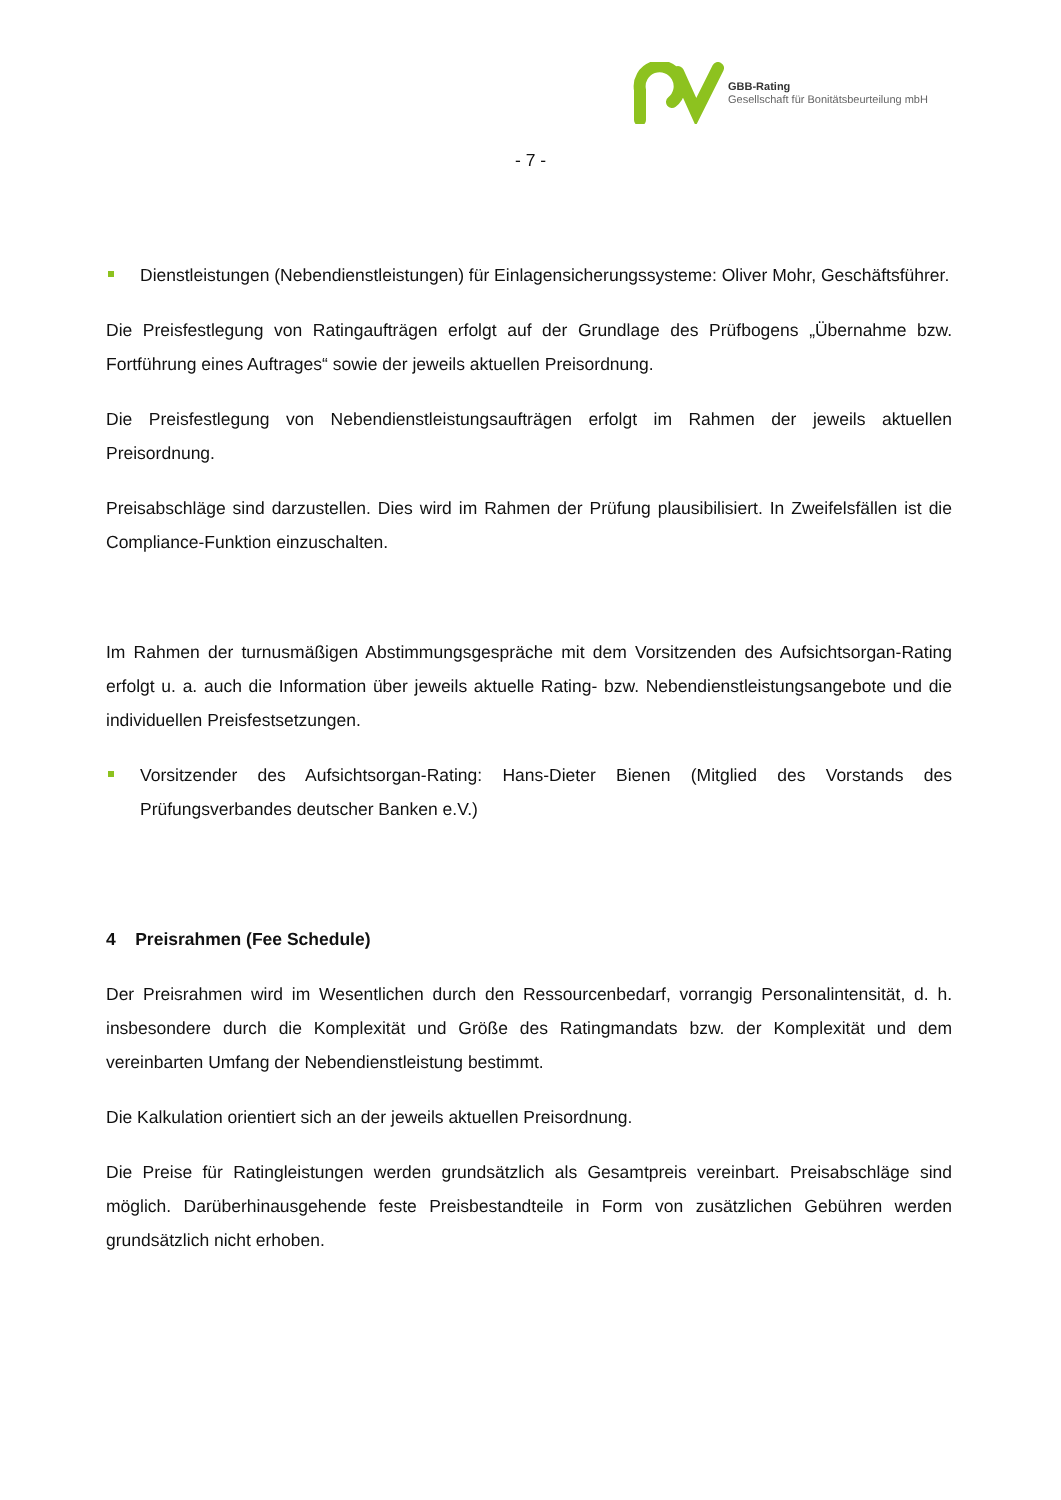GBB-Rating
Gesellschaft für Bonitätsbeurteilung mbH
- 7 -
Dienstleistungen (Nebendienstleistungen) für Einlagensicherungssysteme: Oliver Mohr, Geschäftsführer.
Die Preisfestlegung von Ratingaufträgen erfolgt auf der Grundlage des Prüfbogens „Übernahme bzw. Fortführung eines Auftrages“ sowie der jeweils aktuellen Preisordnung.
Die Preisfestlegung von Nebendienstleistungsaufträgen erfolgt im Rahmen der jeweils aktuellen Preisordnung.
Preisabschläge sind darzustellen. Dies wird im Rahmen der Prüfung plausibilisiert. In Zweifelsfällen ist die Compliance-Funktion einzuschalten.
Im Rahmen der turnusmäßigen Abstimmungsgespräche mit dem Vorsitzenden des Aufsichtsorgan-Rating erfolgt u. a. auch die Information über jeweils aktuelle Rating- bzw. Nebendienstleistungsangebote und die individuellen Preisfestsetzungen.
Vorsitzender des Aufsichtsorgan-Rating: Hans-Dieter Bienen (Mitglied des Vorstands des Prüfungsverbandes deutscher Banken e.V.)
4 Preisrahmen (Fee Schedule)
Der Preisrahmen wird im Wesentlichen durch den Ressourcenbedarf, vorrangig Personalintensität, d. h. insbesondere durch die Komplexität und Größe des Ratingmandats bzw. der Komplexität und dem vereinbarten Umfang der Nebendienstleistung bestimmt.
Die Kalkulation orientiert sich an der jeweils aktuellen Preisordnung.
Die Preise für Ratingleistungen werden grundsätzlich als Gesamtpreis vereinbart. Preisabschläge sind möglich. Darüberhinausgehende feste Preisbestandteile in Form von zusätzlichen Gebühren werden grundsätzlich nicht erhoben.